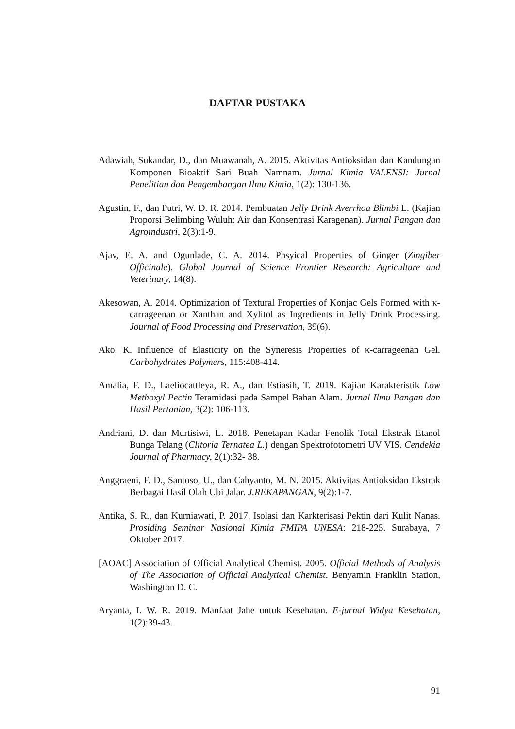DAFTAR PUSTAKA
Adawiah, Sukandar, D., dan Muawanah, A. 2015. Aktivitas Antioksidan dan Kandungan Komponen Bioaktif Sari Buah Namnam. Jurnal Kimia VALENSI: Jurnal Penelitian dan Pengembangan Ilmu Kimia, 1(2): 130-136.
Agustin, F., dan Putri, W. D. R. 2014. Pembuatan Jelly Drink Averrhoa Blimbi L. (Kajian Proporsi Belimbing Wuluh: Air dan Konsentrasi Karagenan). Jurnal Pangan dan Agroindustri, 2(3):1-9.
Ajav, E. A. and Ogunlade, C. A. 2014. Phsyical Properties of Ginger (Zingiber Officinale). Global Journal of Science Frontier Research: Agriculture and Veterinary, 14(8).
Akesowan, A. 2014. Optimization of Textural Properties of Konjac Gels Formed with κ-carrageenan or Xanthan and Xylitol as Ingredients in Jelly Drink Processing. Journal of Food Processing and Preservation, 39(6).
Ako, K. Influence of Elasticity on the Syneresis Properties of κ-carrageenan Gel. Carbohydrates Polymers, 115:408-414.
Amalia, F. D., Laeliocattleya, R. A., dan Estiasih, T. 2019. Kajian Karakteristik Low Methoxyl Pectin Teramidasi pada Sampel Bahan Alam. Jurnal Ilmu Pangan dan Hasil Pertanian, 3(2): 106-113.
Andriani, D. dan Murtisiwi, L. 2018. Penetapan Kadar Fenolik Total Ekstrak Etanol Bunga Telang (Clitoria Ternatea L.) dengan Spektrofotometri UV VIS. Cendekia Journal of Pharmacy, 2(1):32- 38.
Anggraeni, F. D., Santoso, U., dan Cahyanto, M. N. 2015. Aktivitas Antioksidan Ekstrak Berbagai Hasil Olah Ubi Jalar. J.REKAPANGAN, 9(2):1-7.
Antika, S. R., dan Kurniawati, P. 2017. Isolasi dan Karkterisasi Pektin dari Kulit Nanas. Prosiding Seminar Nasional Kimia FMIPA UNESA: 218-225. Surabaya, 7 Oktober 2017.
[AOAC] Association of Official Analytical Chemist. 2005. Official Methods of Analysis of The Association of Official Analytical Chemist. Benyamin Franklin Station, Washington D. C.
Aryanta, I. W. R. 2019. Manfaat Jahe untuk Kesehatan. E-jurnal Widya Kesehatan, 1(2):39-43.
91